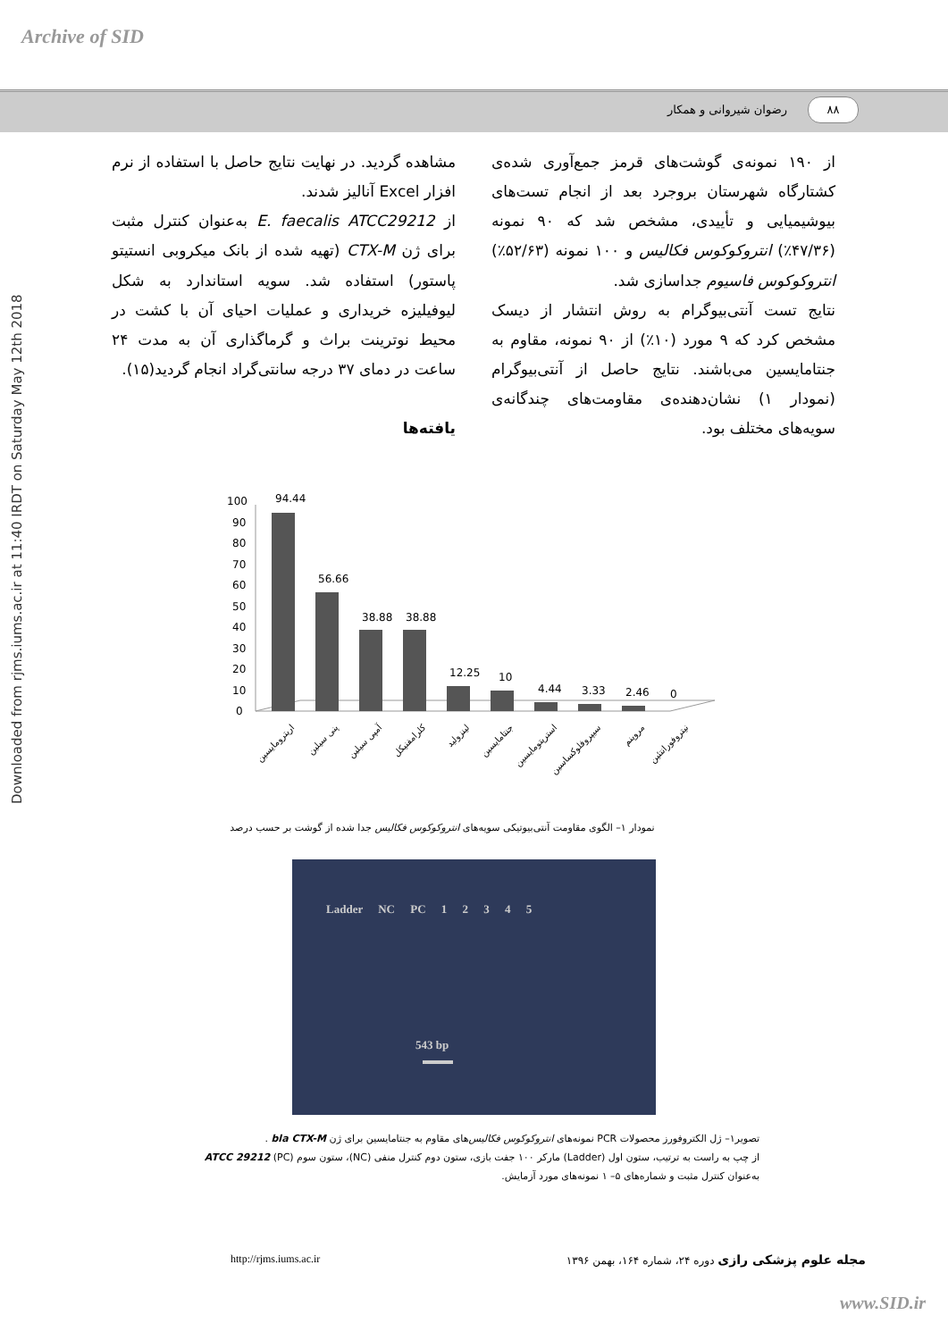Archive of SID
۸۸ رضوان شیروانی و همکار
Downloaded from rjms.iums.ac.ir at 11:40 IRDT on Saturday May 12th 2018
مشاهده گردید. در نهایت نتایج حاصل با استفاده از نرم افزار Excel آنالیز شدند.
از E. faecalis ATCC29212 به‌عنوان کنترل مثبت برای ژن CTX-M (تهیه شده از بانک میکروبی انستیتو پاستور) استفاده شد. سویه استاندارد به شکل لیوفیلیزه خریداری و عملیات احیای آن با کشت در محیط نوترینت براث و گرماگذاری آن به مدت ۲۴ ساعت در دمای ۳۷ درجه سانتی‌گراد انجام گردید(۱۵).
یافته‌ها
از ۱۹۰ نمونه‌ی گوشت‌های قرمز جمع‌آوری شده‌ی کشتارگاه شهرستان بروجرد بعد از انجام تست‌های بیوشیمیایی و تأییدی، مشخص شد که ۹۰ نمونه (۴۷/۳۶٪) انتروکوکوس فکالیس و ۱۰۰ نمونه (۵۲/۶۳٪) انتروکوکوس فاسیوم جداسازی شد.
نتایج تست آنتی‌بیوگرام به روش انتشار از دیسک مشخص کرد که ۹ مورد (۱۰٪) از ۹۰ نمونه، مقاوم به جنتامایسین می‌باشند. نتایج حاصل از آنتی‌بیوگرام (نمودار ۱) نشان‌دهنده‌ی مقاومت‌های چندگانه‌ی سویه‌های مختلف بود.
100
90
80
70
60
50
40
30
20
10
0
94.44
56.66
38.88
38.88
12.25
10
4.44
3.33
2.46
0
اریترومایسین
پنی سیلین
آمپی سیلین
کلرامفنیکل
لینزولید
جنتامایسین
استرپتومایسین
سیپروفلوکساسین
مروپنم
نیتروفورانتئین
نمودار ۱– الگوی مقاومت آنتی‌بیوتیکی سویه‌های انتروکوکوس فکالیس جدا شده از گوشت بر حسب درصد
Ladder NC PC 1 2 3 4 5
543 bp
تصویر۱– ژل الکتروفورز محصولات PCR نمونه‌های انتروکوکوس فکالیس‌های مقاوم به جنتامایسین برای ژن bla CTX-M .
از چپ به راست به ترتیب، ستون اول (Ladder) مارکر ۱۰۰ جفت بازی، ستون دوم کنترل منفی (NC)، ستون سوم ATCC 29212 (PC) به‌عنوان کنترل مثبت و شماره‌های ۵– ۱ نمونه‌های مورد آزمایش.
مجله علوم پزشکی رازی دوره ۲۴، شماره ۱۶۴، بهمن ۱۳۹۶
http://rjms.iums.ac.ir
www.SID.ir